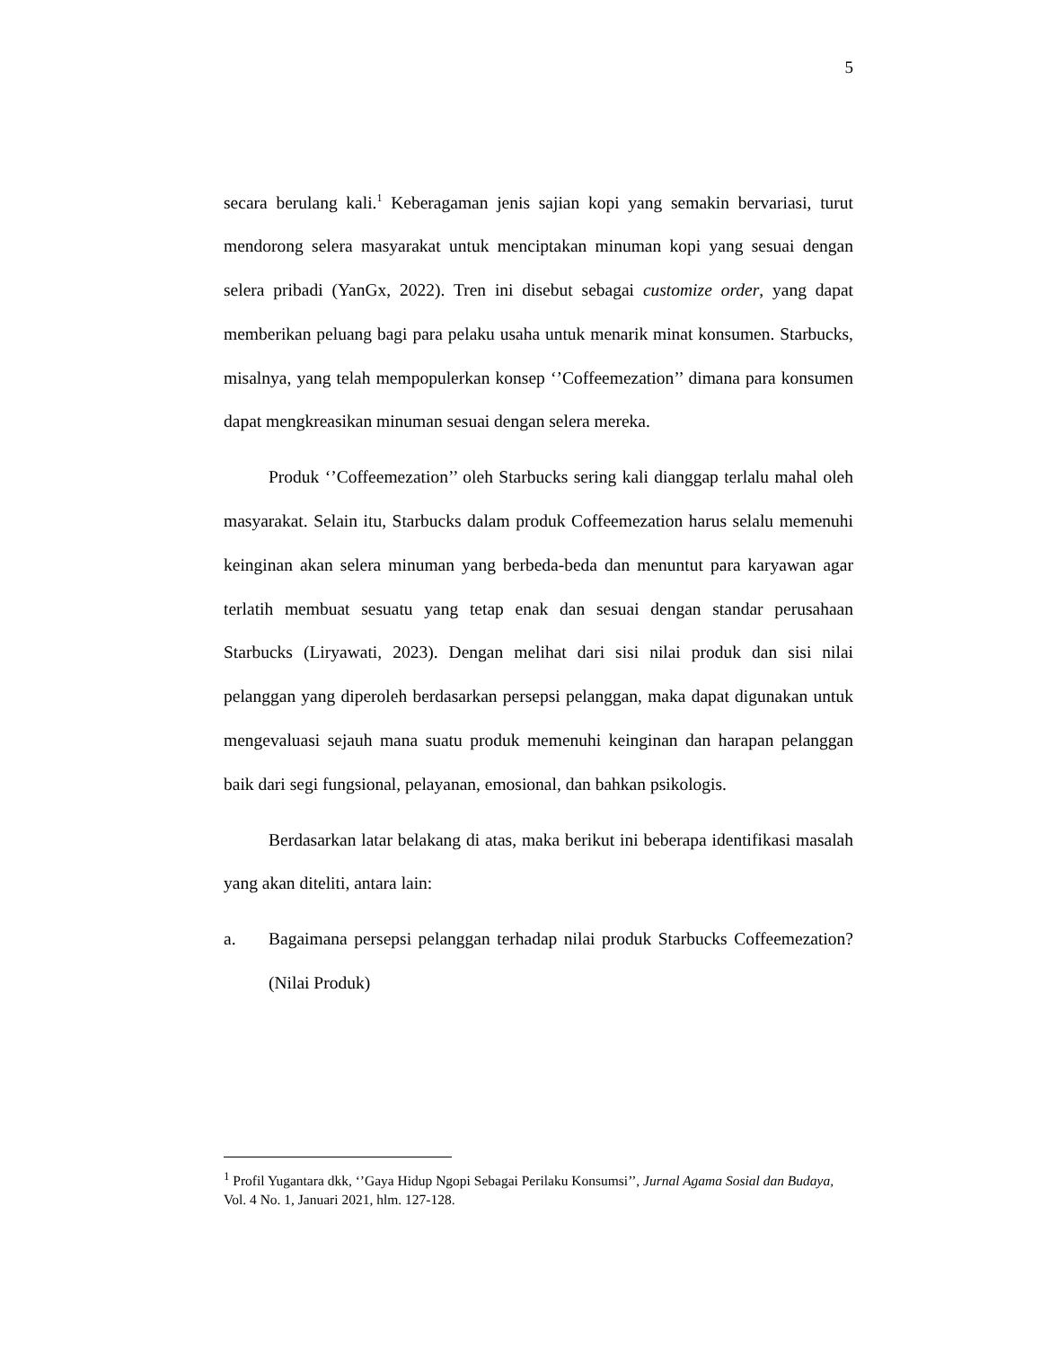5
secara berulang kali.<sup>1</sup> Keberagaman jenis sajian kopi yang semakin bervariasi, turut mendorong selera masyarakat untuk menciptakan minuman kopi yang sesuai dengan selera pribadi (YanGx, 2022). Tren ini disebut sebagai customize order, yang dapat memberikan peluang bagi para pelaku usaha untuk menarik minat konsumen. Starbucks, misalnya, yang telah mempopulerkan konsep ‘’Coffeemezation’’ dimana para konsumen dapat mengkreasikan minuman sesuai dengan selera mereka.
Produk ‘’Coffeemezation’’ oleh Starbucks sering kali dianggap terlalu mahal oleh masyarakat. Selain itu, Starbucks dalam produk Coffeemezation harus selalu memenuhi keinginan akan selera minuman yang berbeda-beda dan menuntut para karyawan agar terlatih membuat sesuatu yang tetap enak dan sesuai dengan standar perusahaan Starbucks (Liryawati, 2023). Dengan melihat dari sisi nilai produk dan sisi nilai pelanggan yang diperoleh berdasarkan persepsi pelanggan, maka dapat digunakan untuk mengevaluasi sejauh mana suatu produk memenuhi keinginan dan harapan pelanggan baik dari segi fungsional, pelayanan, emosional, dan bahkan psikologis.
Berdasarkan latar belakang di atas, maka berikut ini beberapa identifikasi masalah yang akan diteliti, antara lain:
a. Bagaimana persepsi pelanggan terhadap nilai produk Starbucks Coffeemezation? (Nilai Produk)
<sup>1</sup> Profil Yugantara dkk, ‘’Gaya Hidup Ngopi Sebagai Perilaku Konsumsi’’, Jurnal Agama Sosial dan Budaya, Vol. 4 No. 1, Januari 2021, hlm. 127-128.